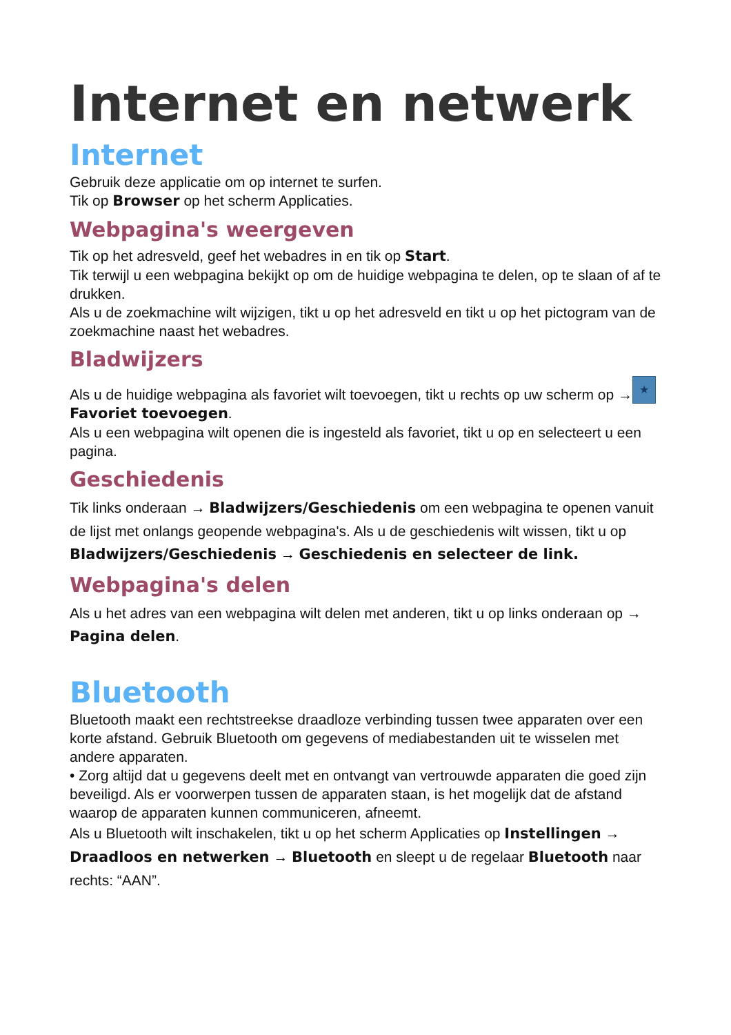Internet en netwerk
Internet
Gebruik deze applicatie om op internet te surfen.
Tik op Browser op het scherm Applicaties.
Webpagina's weergeven
Tik op het adresveld, geef het webadres in en tik op Start.
Tik terwijl u een webpagina bekijkt op om de huidige webpagina te delen, op te slaan of af te drukken.
Als u de zoekmachine wilt wijzigen, tikt u op het adresveld en tikt u op het pictogram van de zoekmachine naast het webadres.
Bladwijzers
Als u de huidige webpagina als favoriet wilt toevoegen, tikt u rechts op uw scherm op → ★ Favoriet toevoegen.
Als u een webpagina wilt openen die is ingesteld als favoriet, tikt u op en selecteert u een pagina.
Geschiedenis
Tik links onderaan → Bladwijzers/Geschiedenis om een webpagina te openen vanuit de lijst met onlangs geopende webpagina's. Als u de geschiedenis wilt wissen, tikt u op Bladwijzers/Geschiedenis → Geschiedenis en selecteer de link.
Webpagina's delen
Als u het adres van een webpagina wilt delen met anderen, tikt u op links onderaan op → Pagina delen.
Bluetooth
Bluetooth maakt een rechtstreekse draadloze verbinding tussen twee apparaten over een korte afstand. Gebruik Bluetooth om gegevens of mediabestanden uit te wisselen met andere apparaten.
• Zorg altijd dat u gegevens deelt met en ontvangt van vertrouwde apparaten die goed zijn beveiligd. Als er voorwerpen tussen de apparaten staan, is het mogelijk dat de afstand waarop de apparaten kunnen communiceren, afneemt.
Als u Bluetooth wilt inschakelen, tikt u op het scherm Applicaties op Instellingen → Draadloos en netwerken → Bluetooth en sleept u de regelaar Bluetooth naar rechts: “AAN”.